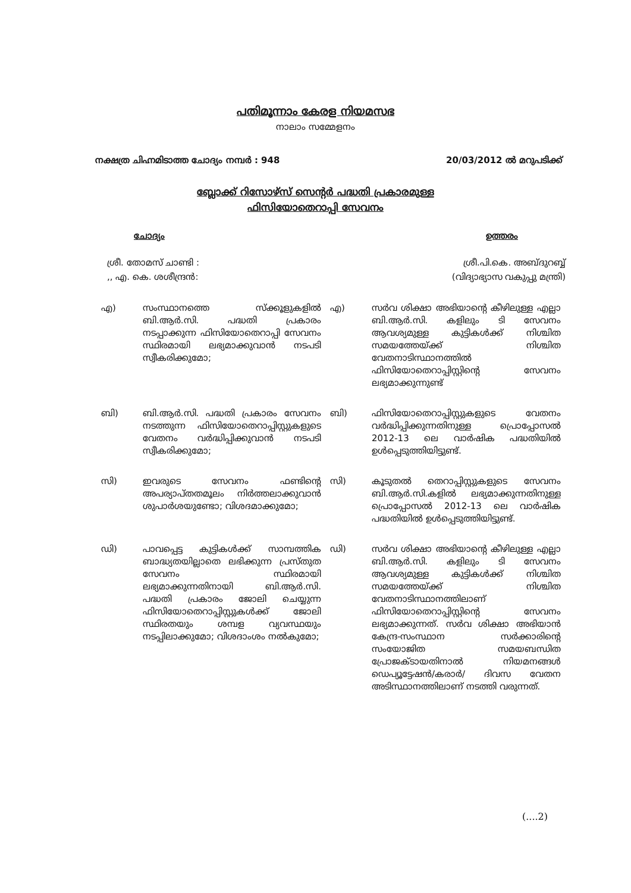പതിമൂന്നാം കേരള നിയമസഭ
നാലാം സമ്മേളനം
നക്ഷത്ര ചിഹ്നമിടാത്ത ചോദ്യം നമ്പർ : 948 20/03/2012 ൽ മറുപടിക്ക്
ബ്ലോക്ക് റിസോഴ്സ് സെന്റർ പദ്ധതി പ്രകാരമുള്ള
ഫിസിയോതെറാപ്പി സേവനം
ചോദ്യം ഉത്തരം
ശ്രീ. തോമസ് ചാണ്ടി :
,, എ. കെ. ശശീന്ദ്രൻ:
ശ്രീ.പി.കെ. അബ്ദുറബ്ബ്
(വിദ്യാഭ്യാസ വകുപ്പു മന്ത്രി)
എ) സംസ്ഥാനത്തെ സ്ക്കൂളുകളിൽ ബി.ആർ.സി. പദ്ധതി പ്രകാരം നടപ്പാക്കുന്ന ഫിസിയോതെറാപ്പി സേവനം സ്ഥിരമായി ലഭ്യമാക്കുവാൻ നടപടി സ്വീകരിക്കുമോ;
എ) സർവ ശിക്ഷാ അഭിയാന്റെ കീഴിലുള്ള എല്ലാ ബി.ആർ.സി. കളിലും ടി സേവനം ആവശ്യമുള്ള കുട്ടികൾക്ക് നിശ്ചിത സമയത്തേയ്ക്ക് നിശ്ചിത വേതനാടിസ്ഥാനത്തിൽ ഫിസിയോതെറാപ്പിസ്റ്റിന്റെ സേവനം ലഭ്യമാക്കുന്നുണ്ട്
ബി) ബി.ആർ.സി. പദ്ധതി പ്രകാരം സേവനം നടത്തുന്ന ഫിസിയോതെറാപ്പിസ്റ്റുകളുടെ വേതനം വർദ്ധിപ്പിക്കുവാൻ നടപടി സ്വീകരിക്കുമോ;
ബി) ഫിസിയോതെറാപ്പിസ്റ്റുകളുടെ വേതനം വർദ്ധിപ്പിക്കുന്നതിനുള്ള പ്രൊപ്പോസൽ 2012-13 ലെ വാർഷിക പദ്ധതിയിൽ ഉൾപ്പെടുത്തിയിട്ടുണ്ട്.
സി) ഇവരുടെ സേവനം ഫണ്ടിന്റെ അപര്യാപ്തതമൂലം നിർത്തലാക്കുവാൻ ശുപാർശയുണ്ടോ; വിശദമാക്കുമോ;
സി) കൂടുതൽ തെറാപ്പിസ്റ്റുകളുടെ സേവനം ബി.ആർ.സി.കളിൽ ലഭ്യമാക്കുന്നതിനുള്ള പ്രൊപ്പോസൽ 2012-13 ലെ വാർഷിക പദ്ധതിയിൽ ഉൾപ്പെടുത്തിയിട്ടുണ്ട്.
ഡി) പാവപ്പെട്ട കുട്ടികൾക്ക് സാമ്പത്തിക ബാദ്ധ്യതയില്ലാതെ ലഭിക്കുന്ന പ്രസ്തുത സേവനം സ്ഥിരമായി ലഭ്യമാക്കുന്നതിനായി ബി.ആർ.സി. പദ്ധതി പ്രകാരം ജോലി ചെയ്യുന്ന ഫിസിയോതെറാപ്പിസ്റ്റുകൾക്ക് ജോലി സ്ഥിരതയും ശമ്പള വ്യവസ്ഥയും നടപ്പിലാക്കുമോ; വിശദാംശം നൽകുമോ;
ഡി) സർവ ശിക്ഷാ അഭിയാന്റെ കീഴിലുള്ള എല്ലാ ബി.ആർ.സി. കളിലും ടി സേവനം ആവശ്യമുള്ള കുട്ടികൾക്ക് നിശ്ചിത സമയത്തേയ്ക്ക് നിശ്ചിത വേതനാടിസ്ഥാനത്തിലാണ് ഫിസിയോതെറാപ്പിസ്റ്റിന്റെ സേവനം ലഭ്യമാക്കുന്നത്. സർവ ശിക്ഷാ അഭിയാൻ കേന്ദ്ര-സംസ്ഥാന സർക്കാരിന്റെ സംയോജിത സമയബന്ധിത പ്രോജക്ടായതിനാൽ നിയമനങ്ങൾ ഡെപ്യൂട്ടേഷൻ/കരാർ/ ദിവസ വേതന അടിസ്ഥാനത്തിലാണ് നടത്തി വരുന്നത്.
(....2)